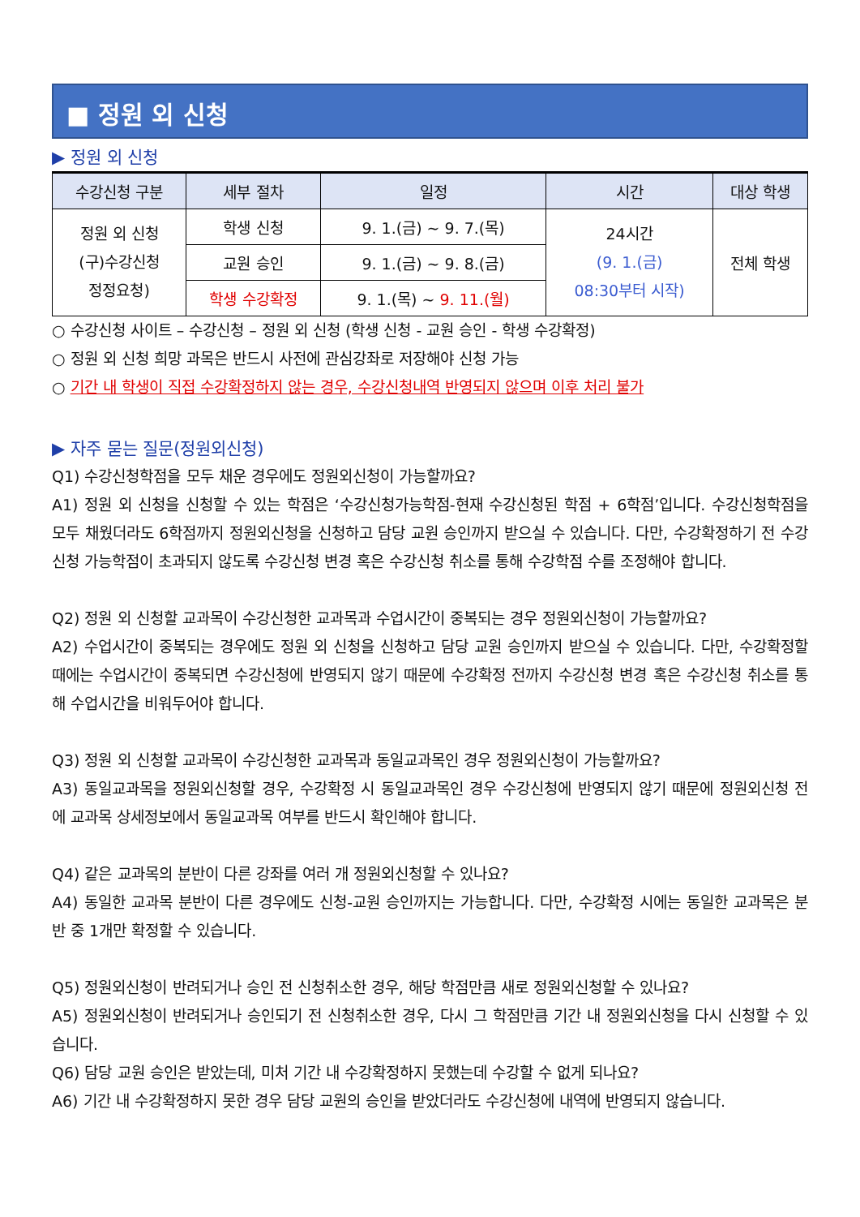■ 정원 외 신청
▶ 정원 외 신청
| 수강신청 구분 | 세부 절차 | 일정 | 시간 | 대상 학생 |
| --- | --- | --- | --- | --- |
| 정원 외 신청 (구)수강신청 정정요청) | 학생 신청 | 9. 1.(금) ~ 9. 7.(목) | 24시간 (9. 1.(금) 08:30부터 시작) | 전체 학생 |
| | 교원 승인 | 9. 1.(금) ~ 9. 8.(금) | | |
| | 학생 수강확정 | 9. 1.(목) ~ 9. 11.(월) | | |
○ 수강신청 사이트 – 수강신청 – 정원 외 신청 (학생 신청 - 교원 승인 - 학생 수강확정)
○ 정원 외 신청 희망 과목은 반드시 사전에 관심강좌로 저장해야 신청 가능
○ 기간 내 학생이 직접 수강확정하지 않는 경우, 수강신청내역 반영되지 않으며 이후 처리 불가
▶ 자주 묻는 질문(정원외신청)
Q1) 수강신청학점을 모두 채운 경우에도 정원외신청이 가능할까요?
A1) 정원 외 신청을 신청할 수 있는 학점은 ‘수강신청가능학점-현재 수강신청된 학점 + 6학점’입니다. 수강신청학점을 모두 채웠더라도 6학점까지 정원외신청을 신청하고 담당 교원 승인까지 받으실 수 있습니다. 다만, 수강확정하기 전 수강신청 가능학점이 초과되지 않도록 수강신청 변경 혹은 수강신청 취소를 통해 수강학점 수를 조정해야 합니다.
Q2) 정원 외 신청할 교과목이 수강신청한 교과목과 수업시간이 중복되는 경우 정원외신청이 가능할까요?
A2) 수업시간이 중복되는 경우에도 정원 외 신청을 신청하고 담당 교원 승인까지 받으실 수 있습니다. 다만, 수강확정할 때에는 수업시간이 중복되면 수강신청에 반영되지 않기 때문에 수강확정 전까지 수강신청 변경 혹은 수강신청 취소를 통해 수업시간을 비워두어야 합니다.
Q3) 정원 외 신청할 교과목이 수강신청한 교과목과 동일교과목인 경우 정원외신청이 가능할까요?
A3) 동일교과목을 정원외신청할 경우, 수강확정 시 동일교과목인 경우 수강신청에 반영되지 않기 때문에 정원외신청 전에 교과목 상세정보에서 동일교과목 여부를 반드시 확인해야 합니다.
Q4) 같은 교과목의 분반이 다른 강좌를 여러 개 정원외신청할 수 있나요?
A4) 동일한 교과목 분반이 다른 경우에도 신청-교원 승인까지는 가능합니다. 다만, 수강확정 시에는 동일한 교과목은 분반 중 1개만 확정할 수 있습니다.
Q5) 정원외신청이 반려되거나 승인 전 신청취소한 경우, 해당 학점만큼 새로 정원외신청할 수 있나요?
A5) 정원외신청이 반려되거나 승인되기 전 신청취소한 경우, 다시 그 학점만큼 기간 내 정원외신청을 다시 신청할 수 있습니다.
Q6) 담당 교원 승인은 받았는데, 미처 기간 내 수강확정하지 못했는데 수강할 수 없게 되나요?
A6) 기간 내 수강확정하지 못한 경우 담당 교원의 승인을 받았더라도 수강신청에 내역에 반영되지 않습니다.